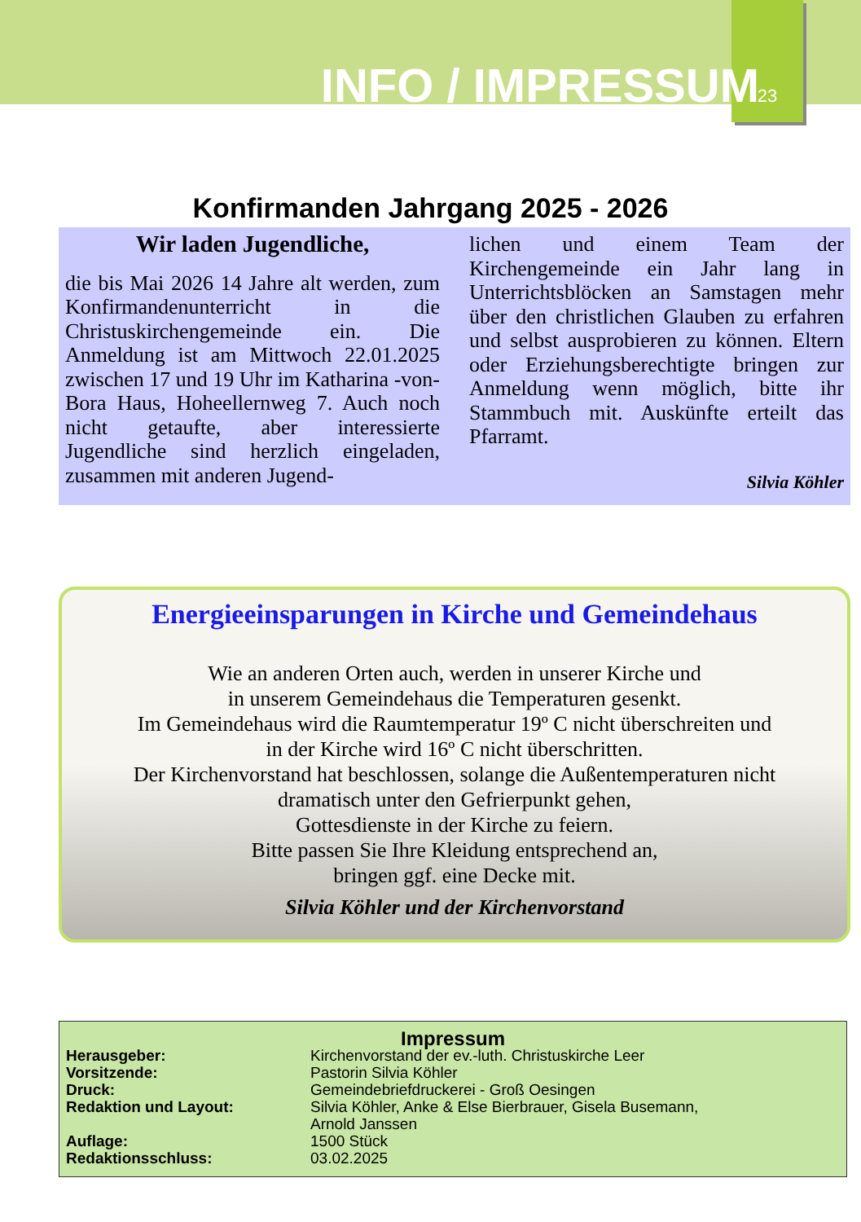INFO / IMPRESSUM 23
Konfirmanden Jahrgang 2025 - 2026
Wir laden Jugendliche,
die bis Mai 2026 14 Jahre alt werden, zum Konfirmandenunterricht in die Christuskirchengemeinde ein. Die Anmeldung ist am Mittwoch 22.01.2025 zwischen 17 und 19 Uhr im Katharina -von-Bora Haus, Hoheellernweg 7. Auch noch nicht getaufte, aber interessierte Jugendliche sind herzlich eingeladen, zusammen mit anderen Jugend-
lichen und einem Team der Kirchengemeinde ein Jahr lang in Unterrichtsblöcken an Samstagen mehr über den christlichen Glauben zu erfahren und selbst ausprobieren zu können. Eltern oder Erziehungsberechtigte bringen zur Anmeldung wenn möglich, bitte ihr Stammbuch mit. Auskünfte erteilt das Pfarramt.
Silvia Köhler
Energieeinsparungen in Kirche und Gemeindehaus
Wie an anderen Orten auch, werden in unserer Kirche und
in unserem Gemeindehaus die Temperaturen gesenkt.
Im Gemeindehaus wird die Raumtemperatur 19º C nicht überschreiten und
in der Kirche wird 16º C nicht überschritten.
Der Kirchenvorstand hat beschlossen, solange die Außentemperaturen nicht
dramatisch unter den Gefrierpunkt gehen,
Gottesdienste in der Kirche zu feiern.
Bitte passen Sie Ihre Kleidung entsprechend an,
bringen ggf. eine Decke mit.
Silvia Köhler und der Kirchenvorstand
Impressum
| Herausgeber: | Kirchenvorstand der ev.-luth. Christuskirche Leer |
| Vorsitzende: | Pastorin Silvia Köhler |
| Druck: | Gemeindebriefdruckerei - Groß Oesingen |
| Redaktion und Layout: | Silvia Köhler, Anke & Else Bierbrauer, Gisela Busemann, Arnold Janssen |
| Auflage: | 1500 Stück |
| Redaktionsschluss: | 03.02.2025 |